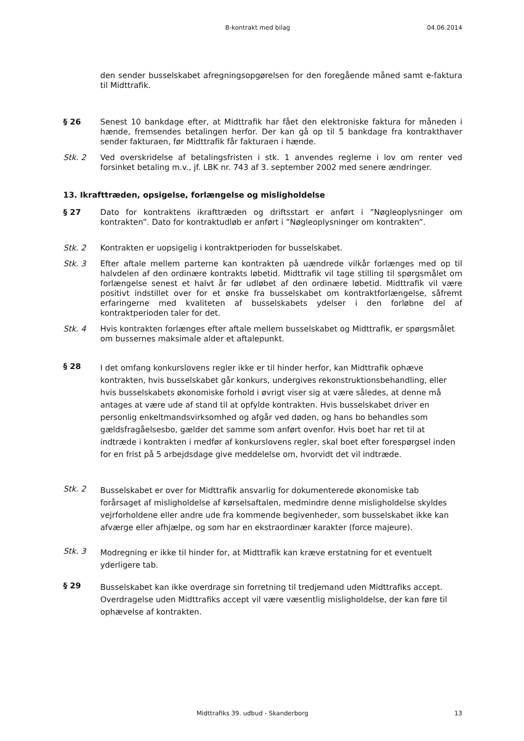B-kontrakt med bilag 04.06.2014
den sender busselskabet afregningsopgørelsen for den foregående måned samt e-faktura til Midttrafik.
§ 26 Senest 10 bankdage efter, at Midttrafik har fået den elektroniske faktura for måneden i hænde, fremsendes betalingen herfor. Der kan gå op til 5 bankdage fra kontrakthaver sender fakturaen, før Midttrafik får fakturaen i hænde.
Stk. 2 Ved overskridelse af betalingsfristen i stk. 1 anvendes reglerne i lov om renter ved forsinket betaling m.v., jf. LBK nr. 743 af 3. september 2002 med senere ændringer.
13. Ikrafttræden, opsigelse, forlængelse og misligholdelse
§ 27 Dato for kontraktens ikrafttræden og driftsstart er anført i ”Nøgleoplysninger om kontrakten”. Dato for kontraktudløb er anført i ”Nøgleoplysninger om kontrakten”.
Stk. 2 Kontrakten er uopsigelig i kontraktperioden for busselskabet.
Stk. 3 Efter aftale mellem parterne kan kontrakten på uændrede vilkår forlænges med op til halvdelen af den ordinære kontrakts løbetid. Midttrafik vil tage stilling til spørgsmålet om forlængelse senest et halvt år før udløbet af den ordinære løbetid. Midttrafik vil være positivt indstillet over for et ønske fra busselskabet om kontraktforlængelse, såfremt erfaringerne med kvaliteten af busselskabets ydelser i den forløbne del af kontraktperioden taler for det.
Stk. 4 Hvis kontrakten forlænges efter aftale mellem busselskabet og Midttrafik, er spørgsmålet om bussernes maksimale alder et aftalepunkt.
§ 28 I det omfang konkurslovens regler ikke er til hinder herfor, kan Midttrafik ophæve kontrakten, hvis busselskabet går konkurs, undergives rekonstruktionsbehandling, eller hvis busselskabets økonomiske forhold i øvrigt viser sig at være således, at denne må antages at være ude af stand til at opfylde kontrakten. Hvis busselskabet driver en personlig enkeltmandsvirksomhed og afgår ved døden, og hans bo behandles som gældsfragåelsesbo, gælder det samme som anført ovenfor. Hvis boet har ret til at indtræde i kontrakten i medfør af konkurslovens regler, skal boet efter forespørgsel inden for en frist på 5 arbejdsdage give meddelelse om, hvorvidt det vil indtræde.
Stk. 2 Busselskabet er over for Midttrafik ansvarlig for dokumenterede økonomiske tab forårsaget af misligholdelse af kørselsaftalen, medmindre denne misligholdelse skyldes vejrforholdene eller andre ude fra kommende begivenheder, som busselskabet ikke kan afværge eller afhjælpe, og som har en ekstraordinær karakter (force majeure).
Stk. 3 Modregning er ikke til hinder for, at Midttrafik kan kræve erstatning for et eventuelt yderligere tab.
§ 29 Busselskabet kan ikke overdrage sin forretning til tredjemand uden Midttrafiks accept. Overdragelse uden Midttrafiks accept vil være væsentlig misligholdelse, der kan føre til ophævelse af kontrakten.
Midttrafiks 39. udbud - Skanderborg 13